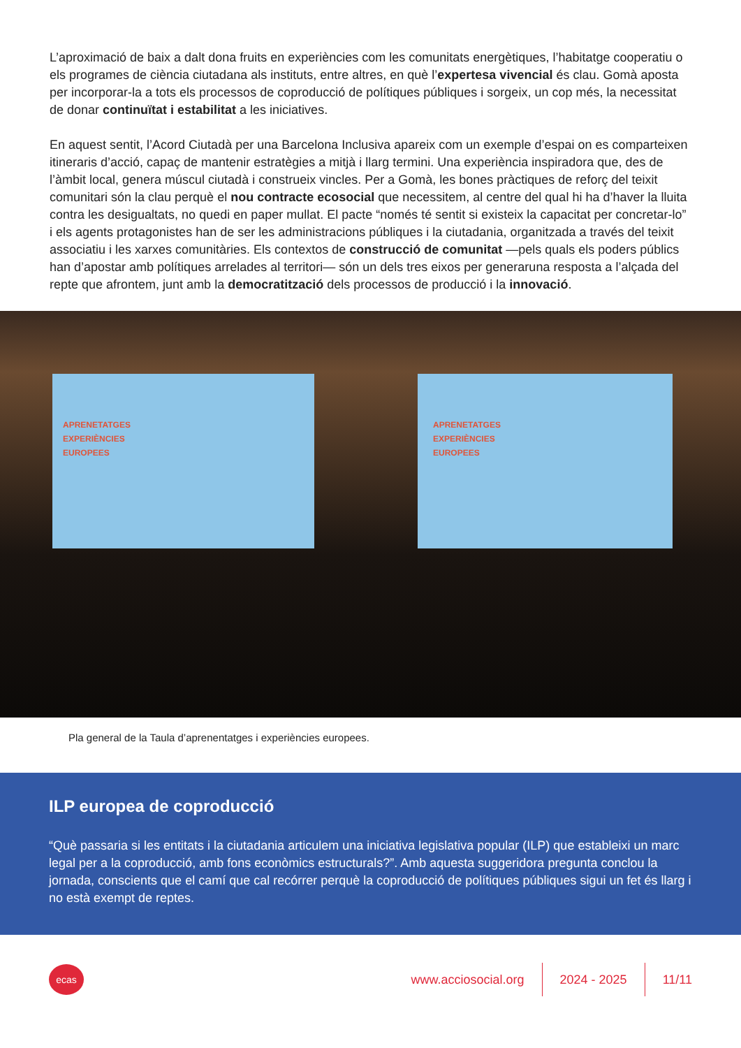L’aproximació de baix a dalt dona fruits en experiències com les comunitats energètiques, l’habitatge cooperatiu o els programes de ciència ciutadana als instituts, entre altres, en què l’expertesa vivencial és clau. Gomà aposta per incorporar-la a tots els processos de coproducció de polítiques públiques i sorgeix, un cop més, la necessitat de donar continuïtat i estabilitat a les iniciatives.
En aquest sentit, l’Acord Ciutadà per una Barcelona Inclusiva apareix com un exemple d’espai on es comparteixen itineraris d’acció, capaç de mantenir estratègies a mitjà i llarg termini. Una experiència inspiradora que, des de l’àmbit local, genera múscul ciutadà i construeix vincles. Per a Gomà, les bones pràctiques de reforç del teixit comunitari són la clau perquè el nou contracte ecosocial que necessitem, al centre del qual hi ha d’haver la lluita contra les desigualtats, no quedi en paper mullat. El pacte “només té sentit si existeix la capacitat per concretar-lo” i els agents protagonistes han de ser les administracions públiques i la ciutadania, organitzada a través del teixit associatiu i les xarxes comunitàries. Els contextos de construcció de comunitat —pels quals els poders públics han d’apostar amb polítiques arrelades al territori— són un dels tres eixos per generaruna resposta a l’alçada del repte que afrontem, junt amb la democratització dels processos de producció i la innovació.
APRENETATGES
EXPERIÈNCIES
EUROPEES
APRENETATGES
EXPERIÈNCIES
EUROPEES
Pla general de la Taula d’aprenentatges i experiències europees.
ILP europea de coproducció
“Què passaria si les entitats i la ciutadania articulem una iniciativa legislativa popular (ILP) que estableixi un marc legal per a la coproducció, amb fons econòmics estructurals?”. Amb aquesta suggeridora pregunta conclou la jornada, conscients que el camí que cal recórrer perquè la coproducció de polítiques públiques sigui un fet és llarg i no està exempt de reptes.
ecas
www.acciosocial.org 2024 - 2025 11/11